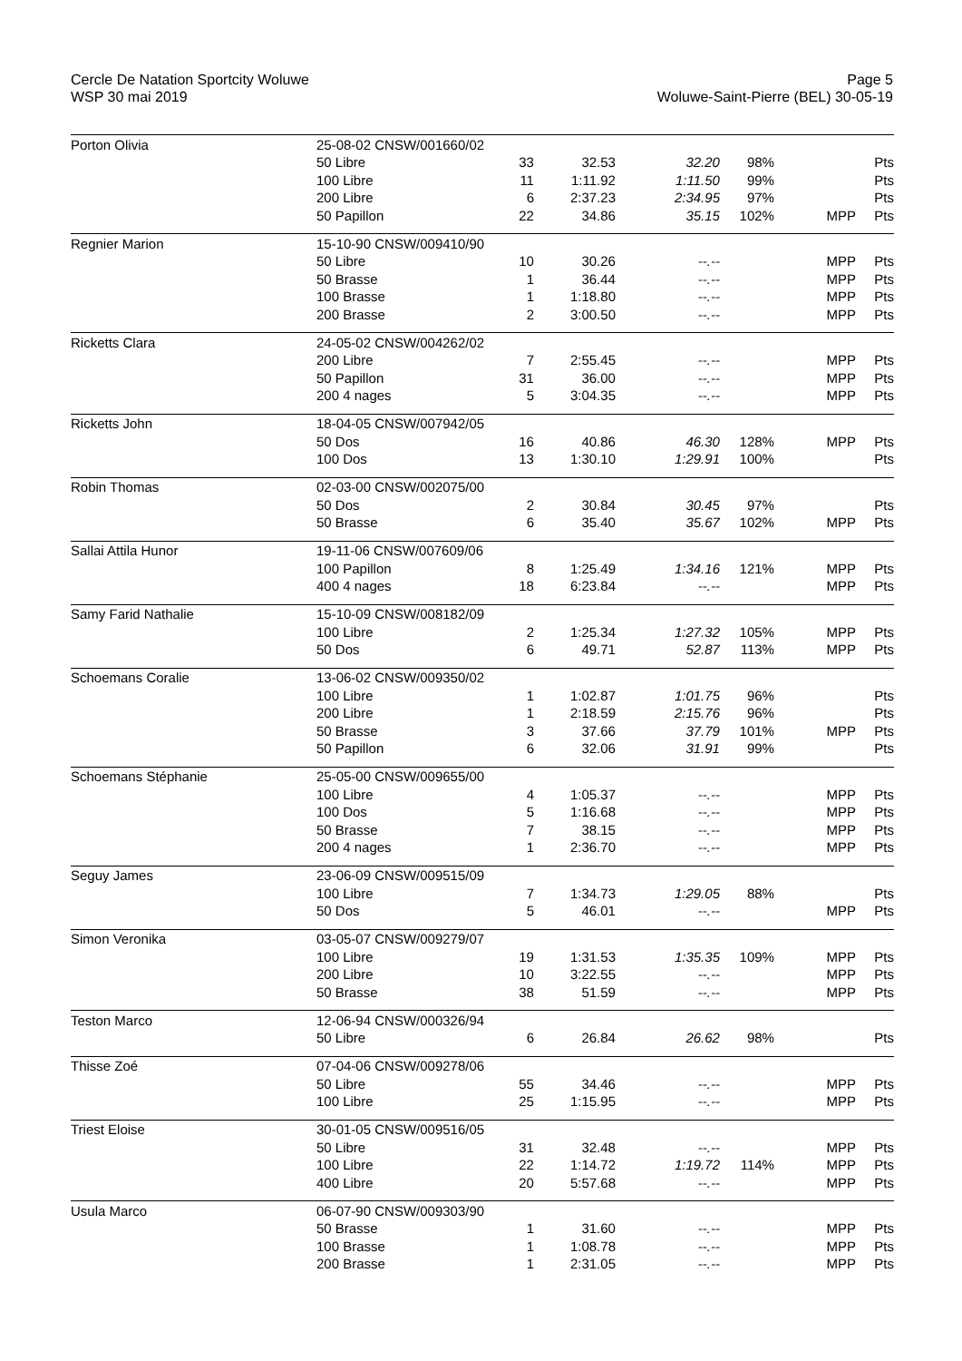Cercle De Natation Sportcity Woluwe
WSP 30 mai 2019
Page 5
Woluwe-Saint-Pierre (BEL) 30-05-19
| Porton Olivia | 25-08-02 CNSW/001660/02 | | | | | | |
| | 50 Libre | 33 | 32.53 | 32.20 | 98% | | Pts |
| | 100 Libre | 11 | 1:11.92 | 1:11.50 | 99% | | Pts |
| | 200 Libre | 6 | 2:37.23 | 2:34.95 | 97% | | Pts |
| | 50 Papillon | 22 | 34.86 | 35.15 | 102% | MPP | Pts |
| Regnier Marion | 15-10-90 CNSW/009410/90 | | | | | | |
| | 50 Libre | 10 | 30.26 | --.-- | | MPP | Pts |
| | 50 Brasse | 1 | 36.44 | --.-- | | MPP | Pts |
| | 100 Brasse | 1 | 1:18.80 | --.-- | | MPP | Pts |
| | 200 Brasse | 2 | 3:00.50 | --.-- | | MPP | Pts |
| Ricketts Clara | 24-05-02 CNSW/004262/02 | | | | | | |
| | 200 Libre | 7 | 2:55.45 | --.-- | | MPP | Pts |
| | 50 Papillon | 31 | 36.00 | --.-- | | MPP | Pts |
| | 200 4 nages | 5 | 3:04.35 | --.-- | | MPP | Pts |
| Ricketts John | 18-04-05 CNSW/007942/05 | | | | | | |
| | 50 Dos | 16 | 40.86 | 46.30 | 128% | MPP | Pts |
| | 100 Dos | 13 | 1:30.10 | 1:29.91 | 100% | | Pts |
| Robin Thomas | 02-03-00 CNSW/002075/00 | | | | | | |
| | 50 Dos | 2 | 30.84 | 30.45 | 97% | | Pts |
| | 50 Brasse | 6 | 35.40 | 35.67 | 102% | MPP | Pts |
| Sallai Attila Hunor | 19-11-06 CNSW/007609/06 | | | | | | |
| | 100 Papillon | 8 | 1:25.49 | 1:34.16 | 121% | MPP | Pts |
| | 400 4 nages | 18 | 6:23.84 | --.-- | | MPP | Pts |
| Samy Farid Nathalie | 15-10-09 CNSW/008182/09 | | | | | | |
| | 100 Libre | 2 | 1:25.34 | 1:27.32 | 105% | MPP | Pts |
| | 50 Dos | 6 | 49.71 | 52.87 | 113% | MPP | Pts |
| Schoemans Coralie | 13-06-02 CNSW/009350/02 | | | | | | |
| | 100 Libre | 1 | 1:02.87 | 1:01.75 | 96% | | Pts |
| | 200 Libre | 1 | 2:18.59 | 2:15.76 | 96% | | Pts |
| | 50 Brasse | 3 | 37.66 | 37.79 | 101% | MPP | Pts |
| | 50 Papillon | 6 | 32.06 | 31.91 | 99% | | Pts |
| Schoemans Stéphanie | 25-05-00 CNSW/009655/00 | | | | | | |
| | 100 Libre | 4 | 1:05.37 | --.-- | | MPP | Pts |
| | 100 Dos | 5 | 1:16.68 | --.-- | | MPP | Pts |
| | 50 Brasse | 7 | 38.15 | --.-- | | MPP | Pts |
| | 200 4 nages | 1 | 2:36.70 | --.-- | | MPP | Pts |
| Seguy James | 23-06-09 CNSW/009515/09 | | | | | | |
| | 100 Libre | 7 | 1:34.73 | 1:29.05 | 88% | | Pts |
| | 50 Dos | 5 | 46.01 | --.-- | | MPP | Pts |
| Simon Veronika | 03-05-07 CNSW/009279/07 | | | | | | |
| | 100 Libre | 19 | 1:31.53 | 1:35.35 | 109% | MPP | Pts |
| | 200 Libre | 10 | 3:22.55 | --.-- | | MPP | Pts |
| | 50 Brasse | 38 | 51.59 | --.-- | | MPP | Pts |
| Teston Marco | 12-06-94 CNSW/000326/94 | | | | | | |
| | 50 Libre | 6 | 26.84 | 26.62 | 98% | | Pts |
| Thisse Zoé | 07-04-06 CNSW/009278/06 | | | | | | |
| | 50 Libre | 55 | 34.46 | --.-- | | MPP | Pts |
| | 100 Libre | 25 | 1:15.95 | --.-- | | MPP | Pts |
| Triest Eloise | 30-01-05 CNSW/009516/05 | | | | | | |
| | 50 Libre | 31 | 32.48 | --.-- | | MPP | Pts |
| | 100 Libre | 22 | 1:14.72 | 1:19.72 | 114% | MPP | Pts |
| | 400 Libre | 20 | 5:57.68 | --.-- | | MPP | Pts |
| Usula Marco | 06-07-90 CNSW/009303/90 | | | | | | |
| | 50 Brasse | 1 | 31.60 | --.-- | | MPP | Pts |
| | 100 Brasse | 1 | 1:08.78 | --.-- | | MPP | Pts |
| | 200 Brasse | 1 | 2:31.05 | --.-- | | MPP | Pts |